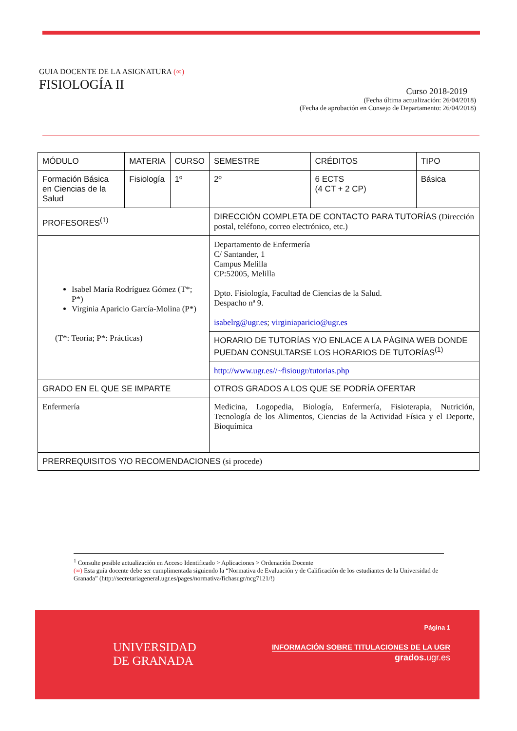GUIA DOCENTE DE LA ASIGNATURA (∞)
FISIOLOGÍA II
Curso 2018-2019
(Fecha última actualización: 26/04/2018)
(Fecha de aprobación en Consejo de Departamento: 26/04/2018)
| MÓDULO | MATERIA | CURSO | SEMESTRE | CRÉDITOS | TIPO |
| Formación Básica en Ciencias de la Salud | Fisiología | 1º | 2º | 6 ECTS (4 CT + 2 CP) | Básica |
| PROFESORES<sup>(1)</sup> | | | DIRECCIÓN COMPLETA DE CONTACTO PARA TUTORÍAS (Dirección postal, teléfono, correo electrónico, etc.) | | |
| Isabel María Rodríguez Gómez (T*; P*) Virginia Aparicio García-Molina (P*) (T*: Teoría; P*: Prácticas) | | | Departamento de Enfermería C/ Santander, 1 Campus Melilla CP:52005, Melilla Dpto. Fisiología, Facultad de Ciencias de la Salud. Despacho nª 9. isabelrg@ugr.es ; virginiaparicio@ugr.es | | |
| | | | HORARIO DE TUTORÍAS Y/O ENLACE A LA PÁGINA WEB DONDE PUEDAN CONSULTARSE LOS HORARIOS DE TUTORÍAS<sup>(1)</sup> | | |
| | | | http://www.ugr.es//~fisiougr/tutorias.php | | |
| GRADO EN EL QUE SE IMPARTE | | | OTROS GRADOS A LOS QUE SE PODRÍA OFERTAR | | |
| Enfermería | | | Medicina, Logopedia, Biología, Enfermería, Fisioterapia, Nutrición, Tecnología de los Alimentos, Ciencias de la Actividad Física y el Deporte, Bioquímica | | |
| PRERREQUISITOS Y/O RECOMENDACIONES (si procede) | | | | | |
<sup>1</sup> Consulte posible actualización en Acceso Identificado > Aplicaciones > Ordenación Docente
(∞) Esta guía docente debe ser cumplimentada siguiendo la “Normativa de Evaluación y de Calificación de los estudiantes de la Universidad de Granada” (http://secretariageneral.ugr.es/pages/normativa/fichasugr/ncg7121/!)
UNIVERSIDAD
DE GRANADA
Página 1
INFORMACIÓN SOBRE TITULACIONES DE LA UGR
grados.ugr.es